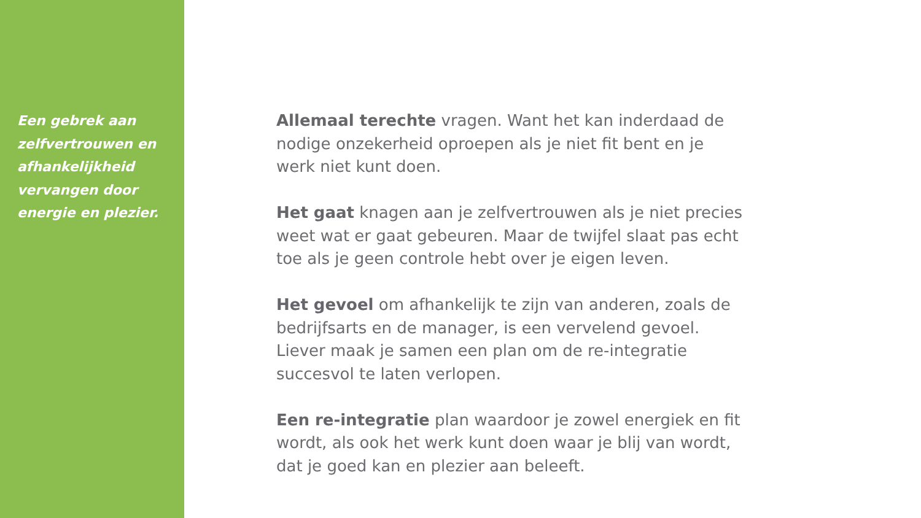Een gebrek aan zelfvertrouwen en afhankelijkheid vervangen door energie en plezier.
Allemaal terechte vragen. Want het kan inderdaad de nodige onzekerheid oproepen als je niet fit bent en je werk niet kunt doen.
Het gaat knagen aan je zelfvertrouwen als je niet precies weet wat er gaat gebeuren. Maar de twijfel slaat pas echt toe als je geen controle hebt over je eigen leven.
Het gevoel om afhankelijk te zijn van anderen, zoals de bedrijfsarts en de manager, is een vervelend gevoel. Liever maak je samen een plan om de re-integratie succesvol te laten verlopen.
Een re-integratie plan waardoor je zowel energiek en fit wordt, als ook het werk kunt doen waar je blij van wordt, dat je goed kan en plezier aan beleeft.